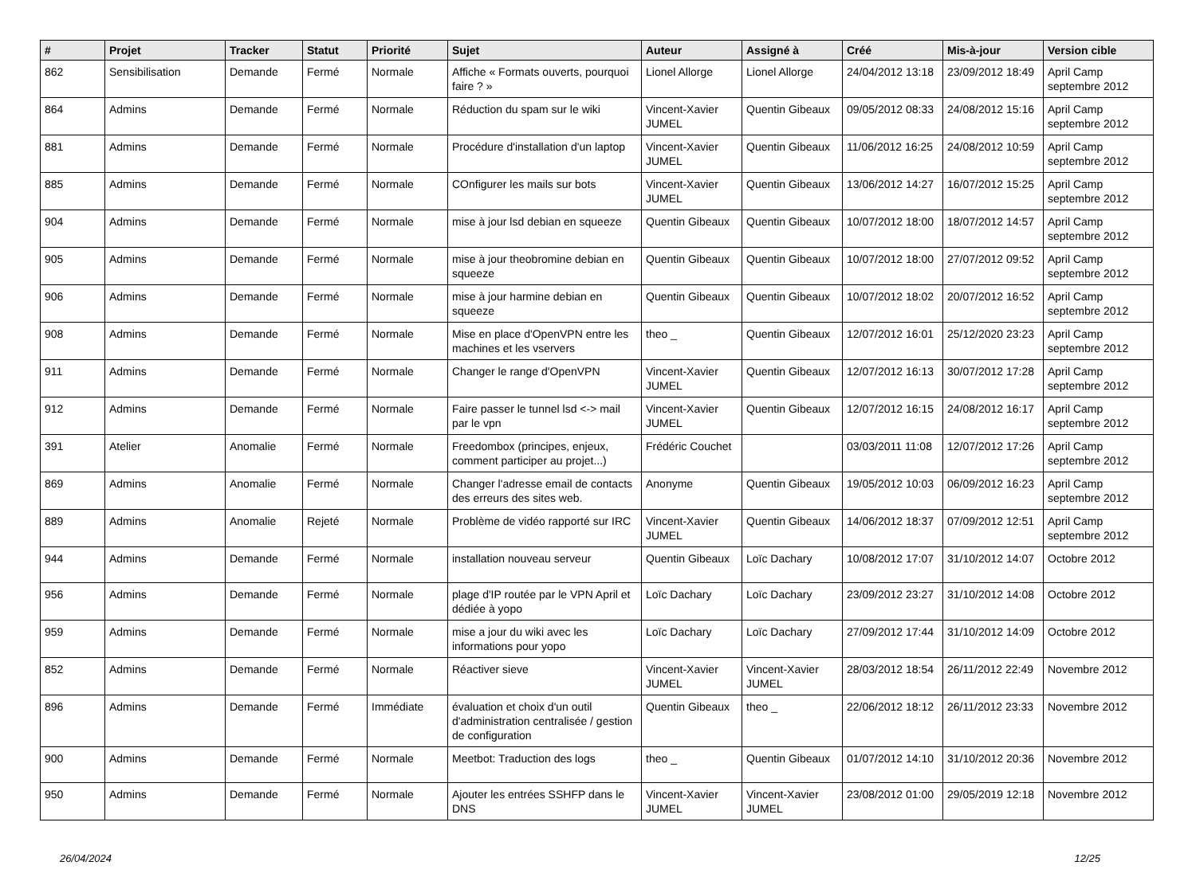| # | Projet | Tracker | Statut | Priorité | Sujet | Auteur | Assigné à | Créé | Mis-à-jour | Version cible |
| --- | --- | --- | --- | --- | --- | --- | --- | --- | --- | --- |
| 862 | Sensibilisation | Demande | Fermé | Normale | Affiche « Formats ouverts, pourquoi faire ? » | Lionel Allorge | Lionel Allorge | 24/04/2012 13:18 | 23/09/2012 18:49 | April Camp septembre 2012 |
| 864 | Admins | Demande | Fermé | Normale | Réduction du spam sur le wiki | Vincent-Xavier JUMEL | Quentin Gibeaux | 09/05/2012 08:33 | 24/08/2012 15:16 | April Camp septembre 2012 |
| 881 | Admins | Demande | Fermé | Normale | Procédure d'installation d'un laptop | Vincent-Xavier JUMEL | Quentin Gibeaux | 11/06/2012 16:25 | 24/08/2012 10:59 | April Camp septembre 2012 |
| 885 | Admins | Demande | Fermé | Normale | COnfigurer les mails sur bots | Vincent-Xavier JUMEL | Quentin Gibeaux | 13/06/2012 14:27 | 16/07/2012 15:25 | April Camp septembre 2012 |
| 904 | Admins | Demande | Fermé | Normale | mise à jour lsd debian en squeeze | Quentin Gibeaux | Quentin Gibeaux | 10/07/2012 18:00 | 18/07/2012 14:57 | April Camp septembre 2012 |
| 905 | Admins | Demande | Fermé | Normale | mise à jour theobromine debian en squeeze | Quentin Gibeaux | Quentin Gibeaux | 10/07/2012 18:00 | 27/07/2012 09:52 | April Camp septembre 2012 |
| 906 | Admins | Demande | Fermé | Normale | mise à jour harmine debian en squeeze | Quentin Gibeaux | Quentin Gibeaux | 10/07/2012 18:02 | 20/07/2012 16:52 | April Camp septembre 2012 |
| 908 | Admins | Demande | Fermé | Normale | Mise en place d'OpenVPN entre les machines et les vservers | theo _ | Quentin Gibeaux | 12/07/2012 16:01 | 25/12/2020 23:23 | April Camp septembre 2012 |
| 911 | Admins | Demande | Fermé | Normale | Changer le range d'OpenVPN | Vincent-Xavier JUMEL | Quentin Gibeaux | 12/07/2012 16:13 | 30/07/2012 17:28 | April Camp septembre 2012 |
| 912 | Admins | Demande | Fermé | Normale | Faire passer le tunnel lsd <-> mail par le vpn | Vincent-Xavier JUMEL | Quentin Gibeaux | 12/07/2012 16:15 | 24/08/2012 16:17 | April Camp septembre 2012 |
| 391 | Atelier | Anomalie | Fermé | Normale | Freedombox (principes, enjeux, comment participer au projet...) | Frédéric Couchet | | 03/03/2011 11:08 | 12/07/2012 17:26 | April Camp septembre 2012 |
| 869 | Admins | Anomalie | Fermé | Normale | Changer l'adresse email de contacts des erreurs des sites web. | Anonyme | Quentin Gibeaux | 19/05/2012 10:03 | 06/09/2012 16:23 | April Camp septembre 2012 |
| 889 | Admins | Anomalie | Rejeté | Normale | Problème de vidéo rapporté sur IRC | Vincent-Xavier JUMEL | Quentin Gibeaux | 14/06/2012 18:37 | 07/09/2012 12:51 | April Camp septembre 2012 |
| 944 | Admins | Demande | Fermé | Normale | installation nouveau serveur | Quentin Gibeaux | Loïc Dachary | 10/08/2012 17:07 | 31/10/2012 14:07 | Octobre 2012 |
| 956 | Admins | Demande | Fermé | Normale | plage d'IP routée par le VPN April et dédiée à yopo | Loïc Dachary | Loïc Dachary | 23/09/2012 23:27 | 31/10/2012 14:08 | Octobre 2012 |
| 959 | Admins | Demande | Fermé | Normale | mise a jour du wiki avec les informations pour yopo | Loïc Dachary | Loïc Dachary | 27/09/2012 17:44 | 31/10/2012 14:09 | Octobre 2012 |
| 852 | Admins | Demande | Fermé | Normale | Réactiver sieve | Vincent-Xavier JUMEL | Vincent-Xavier JUMEL | 28/03/2012 18:54 | 26/11/2012 22:49 | Novembre 2012 |
| 896 | Admins | Demande | Fermé | Immédiate | évaluation et choix d'un outil d'administration centralisée / gestion de configuration | Quentin Gibeaux | theo _ | 22/06/2012 18:12 | 26/11/2012 23:33 | Novembre 2012 |
| 900 | Admins | Demande | Fermé | Normale | Meetbot: Traduction des logs | theo _ | Quentin Gibeaux | 01/07/2012 14:10 | 31/10/2012 20:36 | Novembre 2012 |
| 950 | Admins | Demande | Fermé | Normale | Ajouter les entrées SSHFP dans le DNS | Vincent-Xavier JUMEL | Vincent-Xavier JUMEL | 23/08/2012 01:00 | 29/05/2019 12:18 | Novembre 2012 |
26/04/2024 12/25